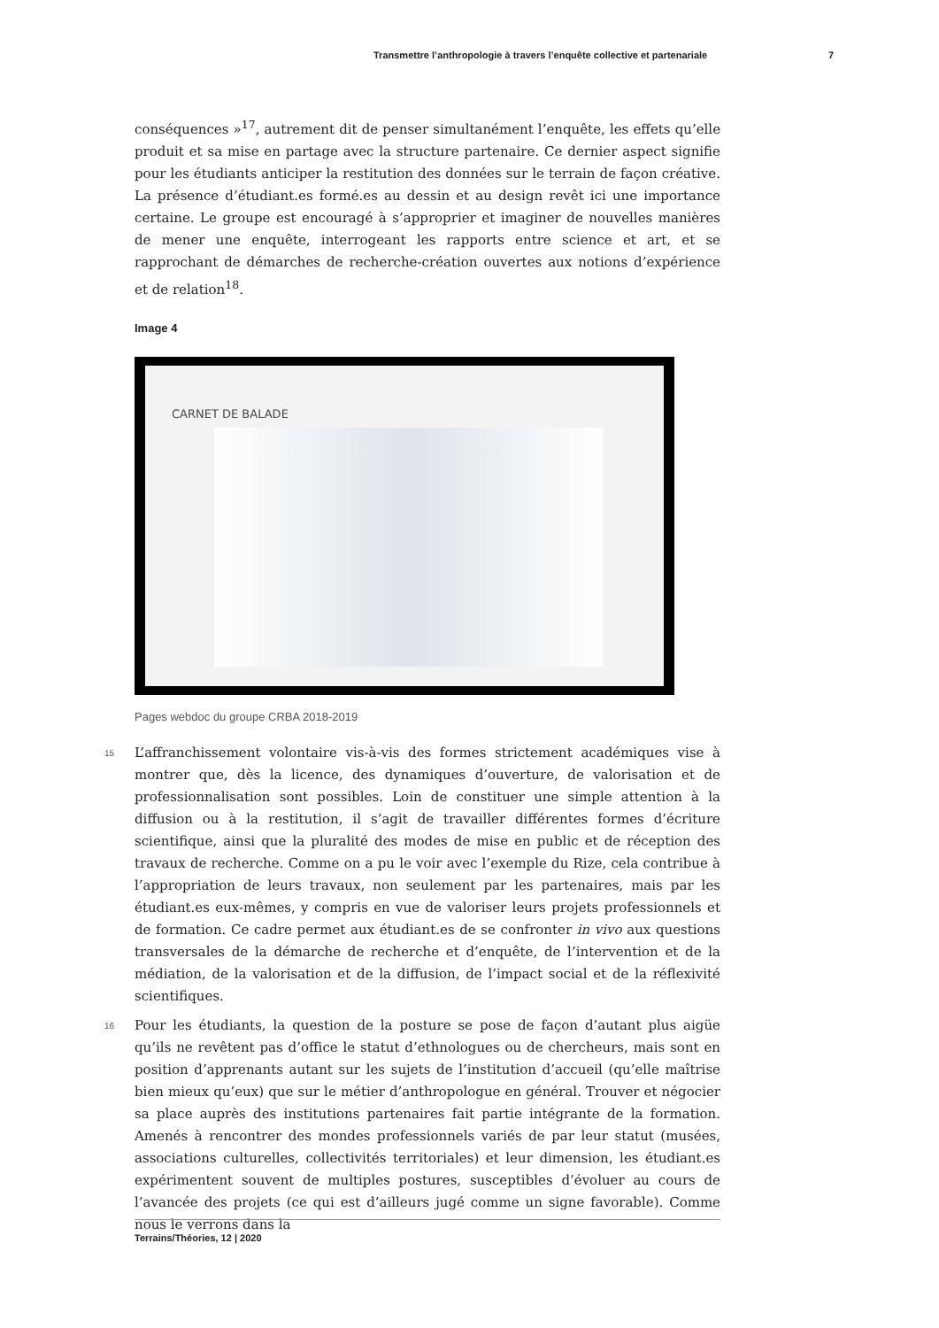Transmettre l’anthropologie à travers l’enquête collective et partenariale 7
conséquences »<sup>17</sup>, autrement dit de penser simultanément l’enquête, les effets qu’elle produit et sa mise en partage avec la structure partenaire. Ce dernier aspect signifie pour les étudiants anticiper la restitution des données sur le terrain de façon créative. La présence d’étudiant.es formé.es au dessin et au design revêt ici une importance certaine. Le groupe est encouragé à s’approprier et imaginer de nouvelles manières de mener une enquête, interrogeant les rapports entre science et art, et se rapprochant de démarches de recherche-création ouvertes aux notions d’expérience et de relation<sup>18</sup>.
Image 4
CARNET DE BALADE
Pages webdoc du groupe CRBA 2018-2019
15 L’affranchissement volontaire vis-à-vis des formes strictement académiques vise à montrer que, dès la licence, des dynamiques d’ouverture, de valorisation et de professionnalisation sont possibles. Loin de constituer une simple attention à la diffusion ou à la restitution, il s’agit de travailler différentes formes d’écriture scientifique, ainsi que la pluralité des modes de mise en public et de réception des travaux de recherche. Comme on a pu le voir avec l’exemple du Rize, cela contribue à l’appropriation de leurs travaux, non seulement par les partenaires, mais par les étudiant.es eux-mêmes, y compris en vue de valoriser leurs projets professionnels et de formation. Ce cadre permet aux étudiant.es de se confronter in vivo aux questions transversales de la démarche de recherche et d’enquête, de l’intervention et de la médiation, de la valorisation et de la diffusion, de l’impact social et de la réflexivité scientifiques.
16 Pour les étudiants, la question de la posture se pose de façon d’autant plus aigüe qu’ils ne revêtent pas d’office le statut d’ethnologues ou de chercheurs, mais sont en position d’apprenants autant sur les sujets de l’institution d’accueil (qu’elle maîtrise bien mieux qu’eux) que sur le métier d’anthropologue en général. Trouver et négocier sa place auprès des institutions partenaires fait partie intégrante de la formation. Amenés à rencontrer des mondes professionnels variés de par leur statut (musées, associations culturelles, collectivités territoriales) et leur dimension, les étudiant.es expérimentent souvent de multiples postures, susceptibles d’évoluer au cours de l’avancée des projets (ce qui est d’ailleurs jugé comme un signe favorable). Comme nous le verrons dans la
Terrains/Théories, 12 | 2020